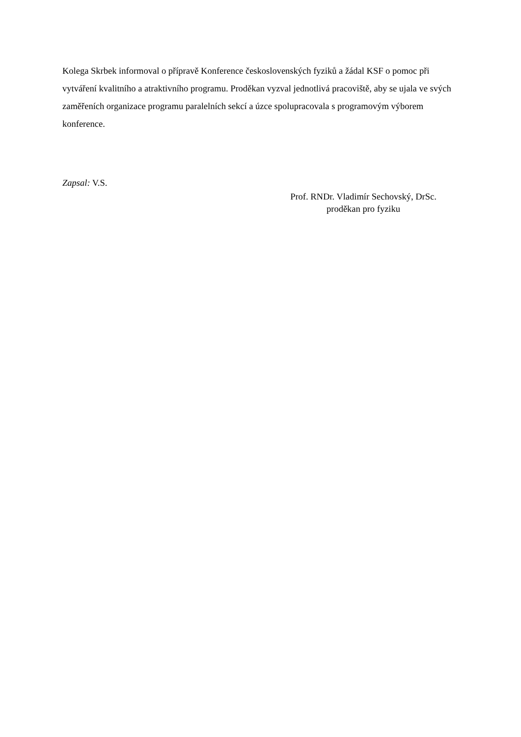Kolega Skrbek informoval o přípravě Konference československých fyziků a žádal KSF o pomoc při vytváření kvalitního a atraktivního programu. Proděkan vyzval jednotlivá pracoviště, aby se ujala ve svých zaměřeních organizace programu paralelních sekcí a úzce spolupracovala s programovým výborem konference.
Zapsal: V.S.
Prof. RNDr. Vladimír Sechovský, DrSc.
proděkan pro fyziku